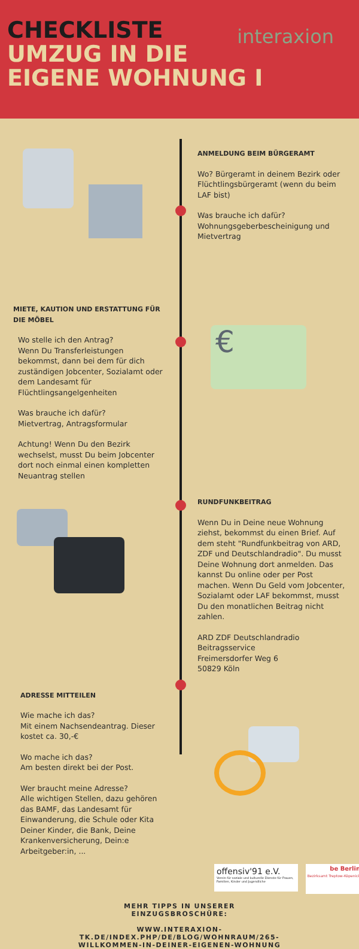CHECKLISTE
UMZUG IN DIE
EIGENE WOHNUNG I
interaxion
ANMELDUNG BEIM BÜRGERAMT
Wo? Bürgeramt in deinem Bezirk oder Flüchtlingsbürgeramt (wenn du beim LAF bist)
Was brauche ich dafür?
Wohnungsgeberbescheinigung und Mietvertrag
MIETE, KAUTION UND ERSTATTUNG FÜR DIE MÖBEL
Wo stelle ich den Antrag?
Wenn Du Transferleistungen bekommst, dann bei dem für dich zuständigen Jobcenter, Sozialamt oder dem Landesamt für Flüchtlingsangelgenheiten
Was brauche ich dafür?
Mietvertrag, Antragsformular
Achtung! Wenn Du den Bezirk wechselst, musst Du beim Jobcenter dort noch einmal einen kompletten Neuantrag stellen
€
RUNDFUNKBEITRAG
Wenn Du in Deine neue Wohnung ziehst, bekommst du einen Brief. Auf dem steht "Rundfunkbeitrag von ARD, ZDF und Deutschlandradio". Du musst Deine Wohnung dort anmelden. Das kannst Du online oder per Post machen. Wenn Du Geld vom Jobcenter, Sozialamt oder LAF bekommst, musst Du den monatlichen Beitrag nicht zahlen.
ARD ZDF Deutschlandradio Beitragsservice
Freimersdorfer Weg 6
50829 Köln
ADRESSE MITTEILEN
Wie mache ich das?
Mit einem Nachsendeantrag. Dieser kostet ca. 30,-€
Wo mache ich das?
Am besten direkt bei der Post.
Wer braucht meine Adresse?
Alle wichtigen Stellen, dazu gehören das BAMF, das Landesamt für Einwanderung, die Schule oder Kita Deiner Kinder, die Bank, Deine Krankenversicherung, Dein:e Arbeitgeber:in, ...
MEHR TIPPS IN UNSERER
EINZUGSBROSCHÜRE:
WWW.INTERAXION-
TK.DE/INDEX.PHP/DE/BLOG/WOHNRAUM/265-
WILLKOMMEN-IN-DEINER-EIGENEN-WOHNUNG
offensiv'91 e.V.
Verein für soziale und kulturelle Dienste für Frauen, Familien, Kinder und Jugendliche
be Berlin
Bezirksamt Treptow-Köpenick